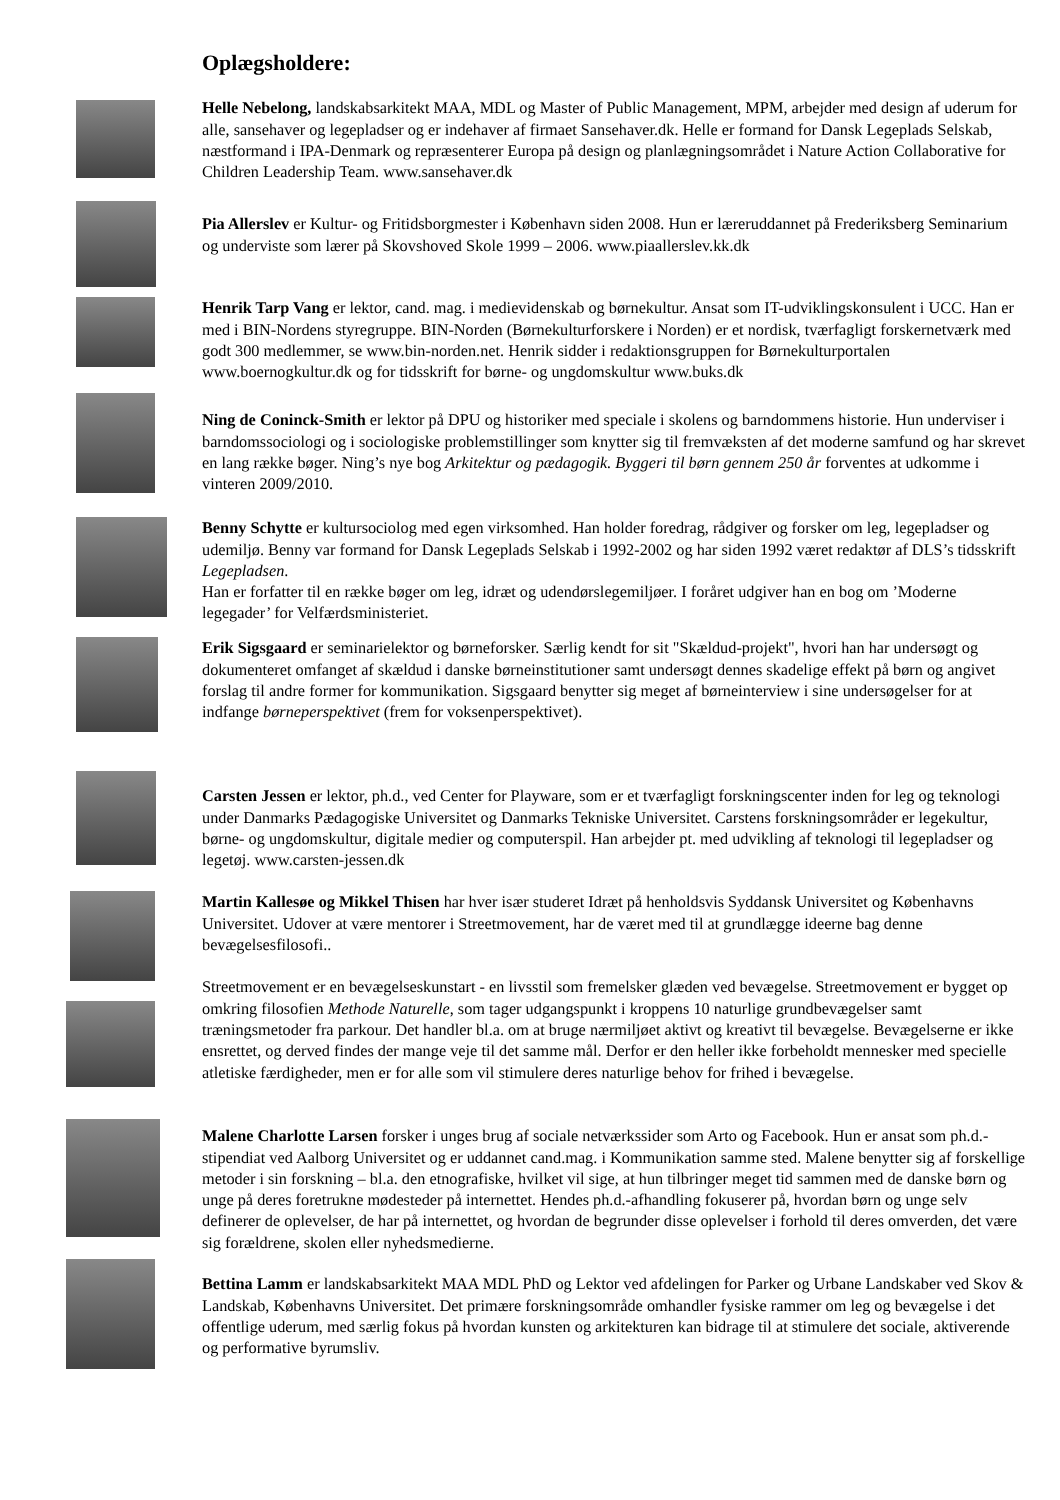Oplægsholdere:
Helle Nebelong, landskabsarkitekt MAA, MDL og Master of Public Management, MPM, arbejder med design af uderum for alle, sansehaver og legepladser og er indehaver af firmaet Sansehaver.dk. Helle er formand for Dansk Legeplads Selskab, næstformand i IPA-Denmark og repræsenterer Europa på design og planlægningsområdet i Nature Action Collaborative for Children Leadership Team. www.sansehaver.dk
Pia Allerslev er Kultur- og Fritidsborgmester i København siden 2008. Hun er læreruddannet på Frederiksberg Seminarium og underviste som lærer på Skovshoved Skole 1999 – 2006. www.piaallerslev.kk.dk
Henrik Tarp Vang er lektor, cand. mag. i medievidenskab og børnekultur. Ansat som IT-udviklingskonsulent i UCC. Han er med i BIN-Nordens styregruppe. BIN-Norden (Børnekulturforskere i Norden) er et nordisk, tværfagligt forskernetværk med godt 300 medlemmer, se www.bin-norden.net. Henrik sidder i redaktionsgruppen for Børnekulturportalen www.boernogkultur.dk og for tidsskrift for børne- og ungdomskultur www.buks.dk
Ning de Coninck-Smith er lektor på DPU og historiker med speciale i skolens og barndommens historie. Hun underviser i barndomssociologi og i sociologiske problemstillinger som knytter sig til fremvæksten af det moderne samfund og har skrevet en lang række bøger. Ning’s nye bog Arkitektur og pædagogik. Byggeri til børn gennem 250 år forventes at udkomme i vinteren 2009/2010.
Benny Schytte er kultursociolog med egen virksomhed. Han holder foredrag, rådgiver og forsker om leg, legepladser og udemiljø. Benny var formand for Dansk Legeplads Selskab i 1992-2002 og har siden 1992 været redaktør af DLS’s tidsskrift Legepladsen.
Han er forfatter til en række bøger om leg, idræt og udendørslegemiljøer. I foråret udgiver han en bog om ’Moderne legegader’ for Velfærdsministeriet.
Erik Sigsgaard er seminarielektor og børneforsker. Særlig kendt for sit "Skældud-projekt", hvori han har undersøgt og dokumenteret omfanget af skældud i danske børneinstitutioner samt undersøgt dennes skadelige effekt på børn og angivet forslag til andre former for kommunikation. Sigsgaard benytter sig meget af børneinterview i sine undersøgelser for at indfange børneperspektivet (frem for voksenperspektivet).
Carsten Jessen er lektor, ph.d., ved Center for Playware, som er et tværfagligt forskningscenter inden for leg og teknologi under Danmarks Pædagogiske Universitet og Danmarks Tekniske Universitet. Carstens forskningsområder er legekultur, børne- og ungdomskultur, digitale medier og computerspil. Han arbejder pt. med udvikling af teknologi til legepladser og legetøj. www.carsten-jessen.dk
Martin Kallesøe og Mikkel Thisen har hver især studeret Idræt på henholdsvis Syddansk Universitet og Københavns Universitet. Udover at være mentorer i Streetmovement, har de været med til at grundlægge ideerne bag denne bevægelsesfilosofi..
Streetmovement er en bevægelseskunstart - en livsstil som fremelsker glæden ved bevægelse. Streetmovement er bygget op omkring filosofien Methode Naturelle, som tager udgangspunkt i kroppens 10 naturlige grundbevægelser samt træningsmetoder fra parkour. Det handler bl.a. om at bruge nærmiljøet aktivt og kreativt til bevægelse. Bevægelserne er ikke ensrettet, og derved findes der mange veje til det samme mål. Derfor er den heller ikke forbeholdt mennesker med specielle atletiske færdigheder, men er for alle som vil stimulere deres naturlige behov for frihed i bevægelse.
Malene Charlotte Larsen forsker i unges brug af sociale netværkssider som Arto og Facebook. Hun er ansat som ph.d.-stipendiat ved Aalborg Universitet og er uddannet cand.mag. i Kommunikation samme sted. Malene benytter sig af forskellige metoder i sin forskning – bl.a. den etnografiske, hvilket vil sige, at hun tilbringer meget tid sammen med de danske børn og unge på deres foretrukne mødesteder på internettet. Hendes ph.d.-afhandling fokuserer på, hvordan børn og unge selv definerer de oplevelser, de har på internettet, og hvordan de begrunder disse oplevelser i forhold til deres omverden, det være sig forældrene, skolen eller nyhedsmedierne.
Bettina Lamm er landskabsarkitekt MAA MDL PhD og Lektor ved afdelingen for Parker og Urbane Landskaber ved Skov & Landskab, Københavns Universitet. Det primære forskningsområde omhandler fysiske rammer om leg og bevægelse i det offentlige uderum, med særlig fokus på hvordan kunsten og arkitekturen kan bidrage til at stimulere det sociale, aktiverende og performative byrumsliv.